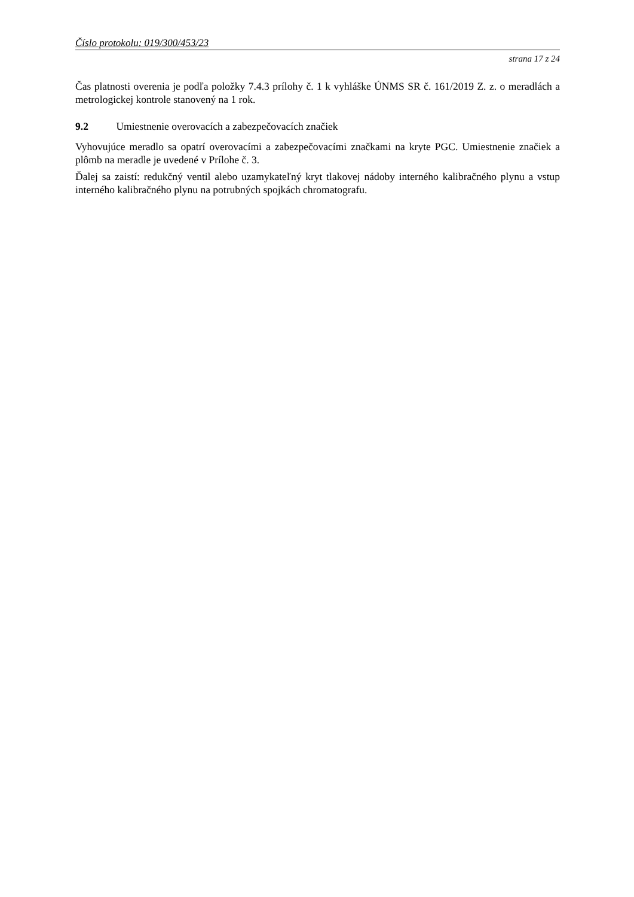Číslo protokolu: 019/300/453/23
strana 17 z 24
Čas platnosti overenia je podľa položky 7.4.3 prílohy č. 1 k vyhláške ÚNMS SR č. 161/2019 Z. z. o meradlách a metrologickej kontrole stanovený na 1 rok.
9.2 Umiestnenie overovacích a zabezpečovacích značiek
Vyhovujúce meradlo sa opatrí overovacími a zabezpečovacími značkami na kryte PGC. Umiestnenie značiek a plômb na meradle je uvedené v Prílohe č. 3.
Ďalej sa zaistí: redukčný ventil alebo uzamykateľný kryt tlakovej nádoby interného kalibračného plynu a vstup interného kalibračného plynu na potrubných spojkách chromatografu.